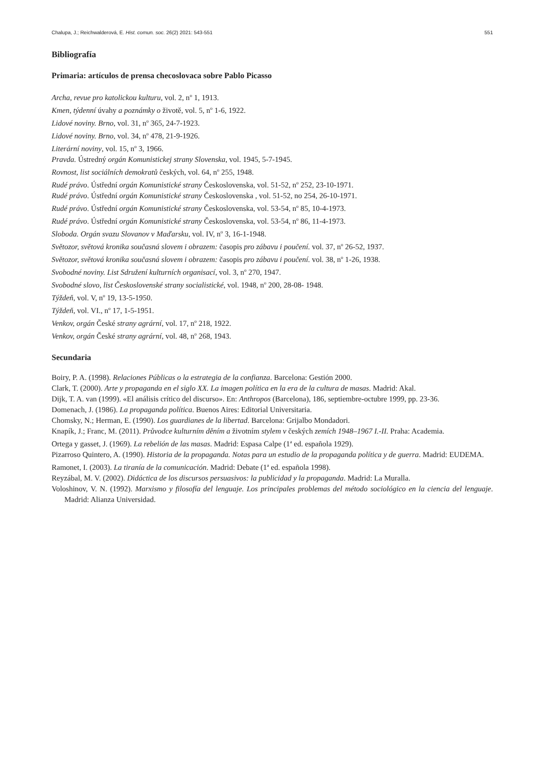Chalupa, J.; Reichwalderová, E. Hist. comun. soc. 26(2) 2021: 543-551 551
Bibliografía
Primaria: artículos de prensa checoslovaca sobre Pablo Picasso
Archa, revue pro katolickou kulturu, vol. 2, n<sup>o</sup> 1, 1913.
Kmen, týdenní úvahy a poznámky o životě, vol. 5, n<sup>o</sup> 1-6, 1922.
Lidové noviny. Brno, vol. 31, n<sup>o</sup> 365, 24-7-1923.
Lidové noviny. Brno, vol. 34, n<sup>o</sup> 478, 21-9-1926.
Literární noviny, vol. 15, n<sup>o</sup> 3, 1966.
Pravda. Ústredný orgán Komunistickej strany Slovenska, vol. 1945, 5-7-1945.
Rovnost, list sociálních demokratů českých, vol. 64, n<sup>o</sup> 255, 1948.
Rudé právo. Ústřední orgán Komunistické strany Československa, vol. 51-52, n<sup>o</sup> 252, 23-10-1971.
Rudé právo. Ústřední orgán Komunistické strany Československa , vol. 51-52, no 254, 26-10-1971.
Rudé právo. Ústřední orgán Komunistické strany Československa, vol. 53-54, n<sup>o</sup> 85, 10-4-1973.
Rudé právo. Ústřední orgán Komunistické strany Československa, vol. 53-54, n<sup>o</sup> 86, 11-4-1973.
Sloboda. Orgán svazu Slovanov v Maďarsku, vol. IV, n<sup>o</sup> 3, 16-1-1948.
Světozor, světová kronika současná slovem i obrazem: časopis pro zábavu i poučení. vol. 37, n<sup>o</sup> 26-52, 1937.
Světozor, světová kronika současná slovem i obrazem: časopis pro zábavu i poučení. vol. 38, n<sup>o</sup> 1-26, 1938.
Svobodné noviny. List Sdružení kulturních organisací, vol. 3, n<sup>o</sup> 270, 1947.
Svobodné slovo, list Československé strany socialistické, vol. 1948, n<sup>o</sup> 200, 28-08- 1948.
Týždeň, vol. V, n<sup>o</sup> 19, 13-5-1950.
Týždeň, vol. VI., n<sup>o</sup> 17, 1-5-1951.
Venkov, orgán České strany agrární, vol. 17, n<sup>o</sup> 218, 1922.
Venkov, orgán České strany agrární, vol. 48, n<sup>o</sup> 268, 1943.
Secundaria
Boiry, P. A. (1998). Relaciones Públicas o la estrategia de la confianza. Barcelona: Gestión 2000.
Clark, T. (2000). Arte y propaganda en el siglo XX. La imagen política en la era de la cultura de masas. Madrid: Akal.
Dijk, T. A. van (1999). «El análisis crítico del discurso». En: Anthropos (Barcelona), 186, septiembre-octubre 1999, pp. 23-36.
Domenach, J. (1986). La propaganda política. Buenos Aires: Editorial Universitaria.
Chomsky, N.; Herman, E. (1990). Los guardianes de la libertad. Barcelona: Grijalbo Mondadori.
Knapík, J.; Franc, M. (2011). Průvodce kulturním děním a životním stylem v českých zemích 1948–1967 I.-II. Praha: Academia.
Ortega y gasset, J. (1969). La rebelión de las masas. Madrid: Espasa Calpe (1<sup>a</sup> ed. española 1929).
Pizarroso Quintero, A. (1990). Historia de la propaganda. Notas para un estudio de la propaganda política y de guerra. Madrid: EUDEMA.
Ramonet, I. (2003). La tiranía de la comunicación. Madrid: Debate (1<sup>a</sup> ed. española 1998).
Reyzábal, M. V. (2002). Didáctica de los discursos persuasivos: la publicidad y la propaganda. Madrid: La Muralla.
Voloshinov, V. N. (1992). Marxismo y filosofía del lenguaje. Los principales problemas del método sociológico en la ciencia del lenguaje. Madrid: Alianza Universidad.